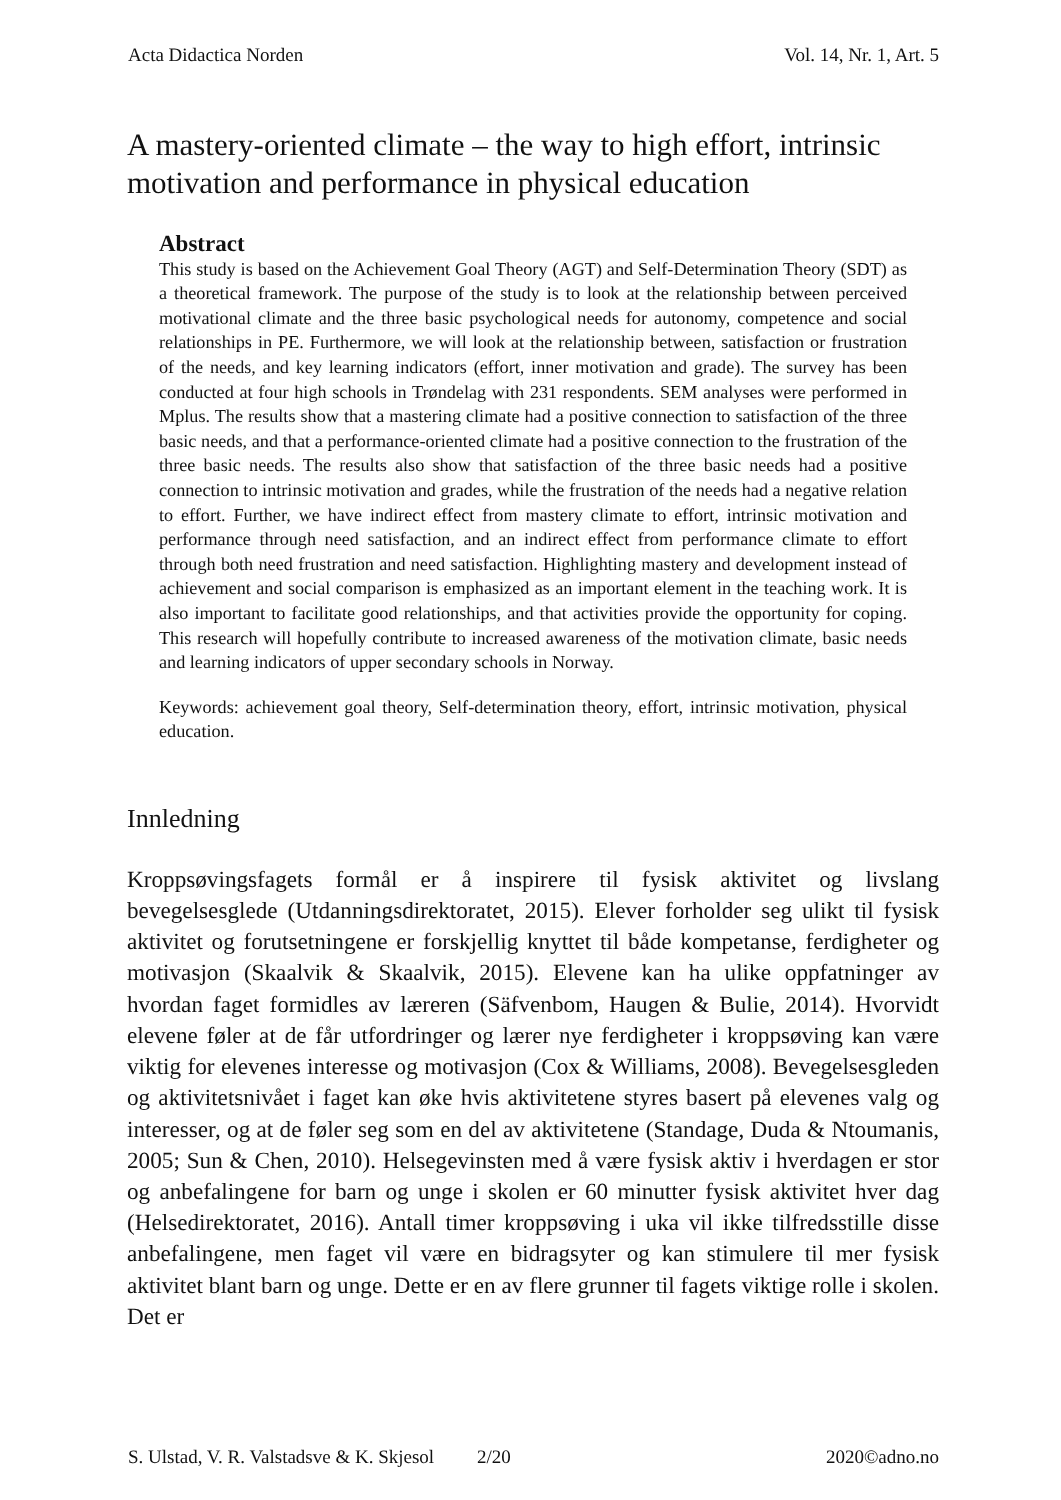Acta Didactica Norden Vol. 14, Nr. 1, Art. 5
A mastery-oriented climate – the way to high effort, intrinsic motivation and performance in physical education
Abstract
This study is based on the Achievement Goal Theory (AGT) and Self-Determination Theory (SDT) as a theoretical framework. The purpose of the study is to look at the relationship between perceived motivational climate and the three basic psychological needs for autonomy, competence and social relationships in PE. Furthermore, we will look at the relationship between, satisfaction or frustration of the needs, and key learning indicators (effort, inner motivation and grade). The survey has been conducted at four high schools in Trøndelag with 231 respondents. SEM analyses were performed in Mplus. The results show that a mastering climate had a positive connection to satisfaction of the three basic needs, and that a performance-oriented climate had a positive connection to the frustration of the three basic needs. The results also show that satisfaction of the three basic needs had a positive connection to intrinsic motivation and grades, while the frustration of the needs had a negative relation to effort. Further, we have indirect effect from mastery climate to effort, intrinsic motivation and performance through need satisfaction, and an indirect effect from performance climate to effort through both need frustration and need satisfaction. Highlighting mastery and development instead of achievement and social comparison is emphasized as an important element in the teaching work. It is also important to facilitate good relationships, and that activities provide the opportunity for coping. This research will hopefully contribute to increased awareness of the motivation climate, basic needs and learning indicators of upper secondary schools in Norway.
Keywords: achievement goal theory, Self-determination theory, effort, intrinsic motivation, physical education.
Innledning
Kroppsøvingsfagets formål er å inspirere til fysisk aktivitet og livslang bevegelsesglede (Utdanningsdirektoratet, 2015). Elever forholder seg ulikt til fysisk aktivitet og forutsetningene er forskjellig knyttet til både kompetanse, ferdigheter og motivasjon (Skaalvik & Skaalvik, 2015). Elevene kan ha ulike oppfatninger av hvordan faget formidles av læreren (Säfvenbom, Haugen & Bulie, 2014). Hvorvidt elevene føler at de får utfordringer og lærer nye ferdigheter i kroppsøving kan være viktig for elevenes interesse og motivasjon (Cox & Williams, 2008). Bevegelsesgleden og aktivitetsnivået i faget kan øke hvis aktivitetene styres basert på elevenes valg og interesser, og at de føler seg som en del av aktivitetene (Standage, Duda & Ntoumanis, 2005; Sun & Chen, 2010). Helsegevinsten med å være fysisk aktiv i hverdagen er stor og anbefalingene for barn og unge i skolen er 60 minutter fysisk aktivitet hver dag (Helsedirektoratet, 2016). Antall timer kroppsøving i uka vil ikke tilfredsstille disse anbefalingene, men faget vil være en bidragsyter og kan stimulere til mer fysisk aktivitet blant barn og unge. Dette er en av flere grunner til fagets viktige rolle i skolen. Det er
S. Ulstad, V. R. Valstadsve & K. Skjesol 2/20 2020©adno.no